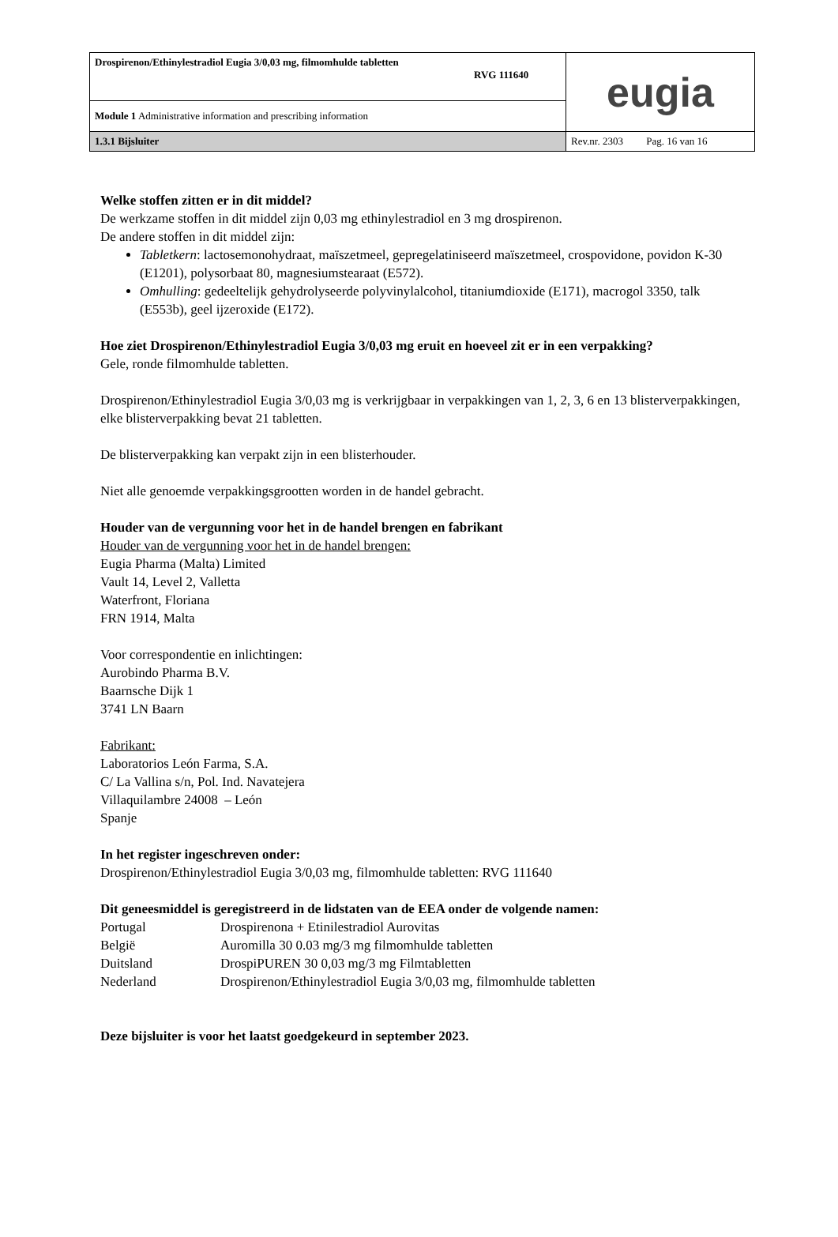| Drospirenon/Ethinylestradiol Eugia 3/0,03 mg, filmomhulde tabletten RVG 111640 | eugia |
| Module 1 Administrative information and prescribing information | |
| 1.3.1 Bijsluiter | Rev.nr. 2303 Pag. 16 van 16 |
Welke stoffen zitten er in dit middel?
De werkzame stoffen in dit middel zijn 0,03 mg ethinylestradiol en 3 mg drospirenon.
De andere stoffen in dit middel zijn:
Tabletkern: lactosemonohydraat, maïszetmeel, gepregelatiniseerd maïszetmeel, crospovidone, povidon K-30 (E1201), polysorbaat 80, magnesiumstearaat (E572).
Omhulling: gedeeltelijk gehydrolyseerde polyvinylalcohol, titaniumdioxide (E171), macrogol 3350, talk (E553b), geel ijzeroxide (E172).
Hoe ziet Drospirenon/Ethinylestradiol Eugia 3/0,03 mg eruit en hoeveel zit er in een verpakking?
Gele, ronde filmomhulde tabletten.
Drospirenon/Ethinylestradiol Eugia 3/0,03 mg is verkrijgbaar in verpakkingen van 1, 2, 3, 6 en 13 blisterverpakkingen, elke blisterverpakking bevat 21 tabletten.
De blisterverpakking kan verpakt zijn in een blisterhouder.
Niet alle genoemde verpakkingsgrootten worden in de handel gebracht.
Houder van de vergunning voor het in de handel brengen en fabrikant
Houder van de vergunning voor het in de handel brengen:
Eugia Pharma (Malta) Limited
Vault 14, Level 2, Valletta
Waterfront, Floriana
FRN 1914, Malta
Voor correspondentie en inlichtingen:
Aurobindo Pharma B.V.
Baarnsche Dijk 1
3741 LN Baarn
Fabrikant:
Laboratorios León Farma, S.A.
C/ La Vallina s/n, Pol. Ind. Navatejera
Villaquilambre 24008 – León
Spanje
In het register ingeschreven onder:
Drospirenon/Ethinylestradiol Eugia 3/0,03 mg, filmomhulde tabletten: RVG 111640
Dit geneesmiddel is geregistreerd in de lidstaten van de EEA onder de volgende namen:
| Portugal | Drospirenona + Etinilestradiol Aurovitas |
| België | Auromilla 30 0.03 mg/3 mg filmomhulde tabletten |
| Duitsland | DrospiPUREN 30 0,03 mg/3 mg Filmtabletten |
| Nederland | Drospirenon/Ethinylestradiol Eugia 3/0,03 mg, filmomhulde tabletten |
Deze bijsluiter is voor het laatst goedgekeurd in september 2023.